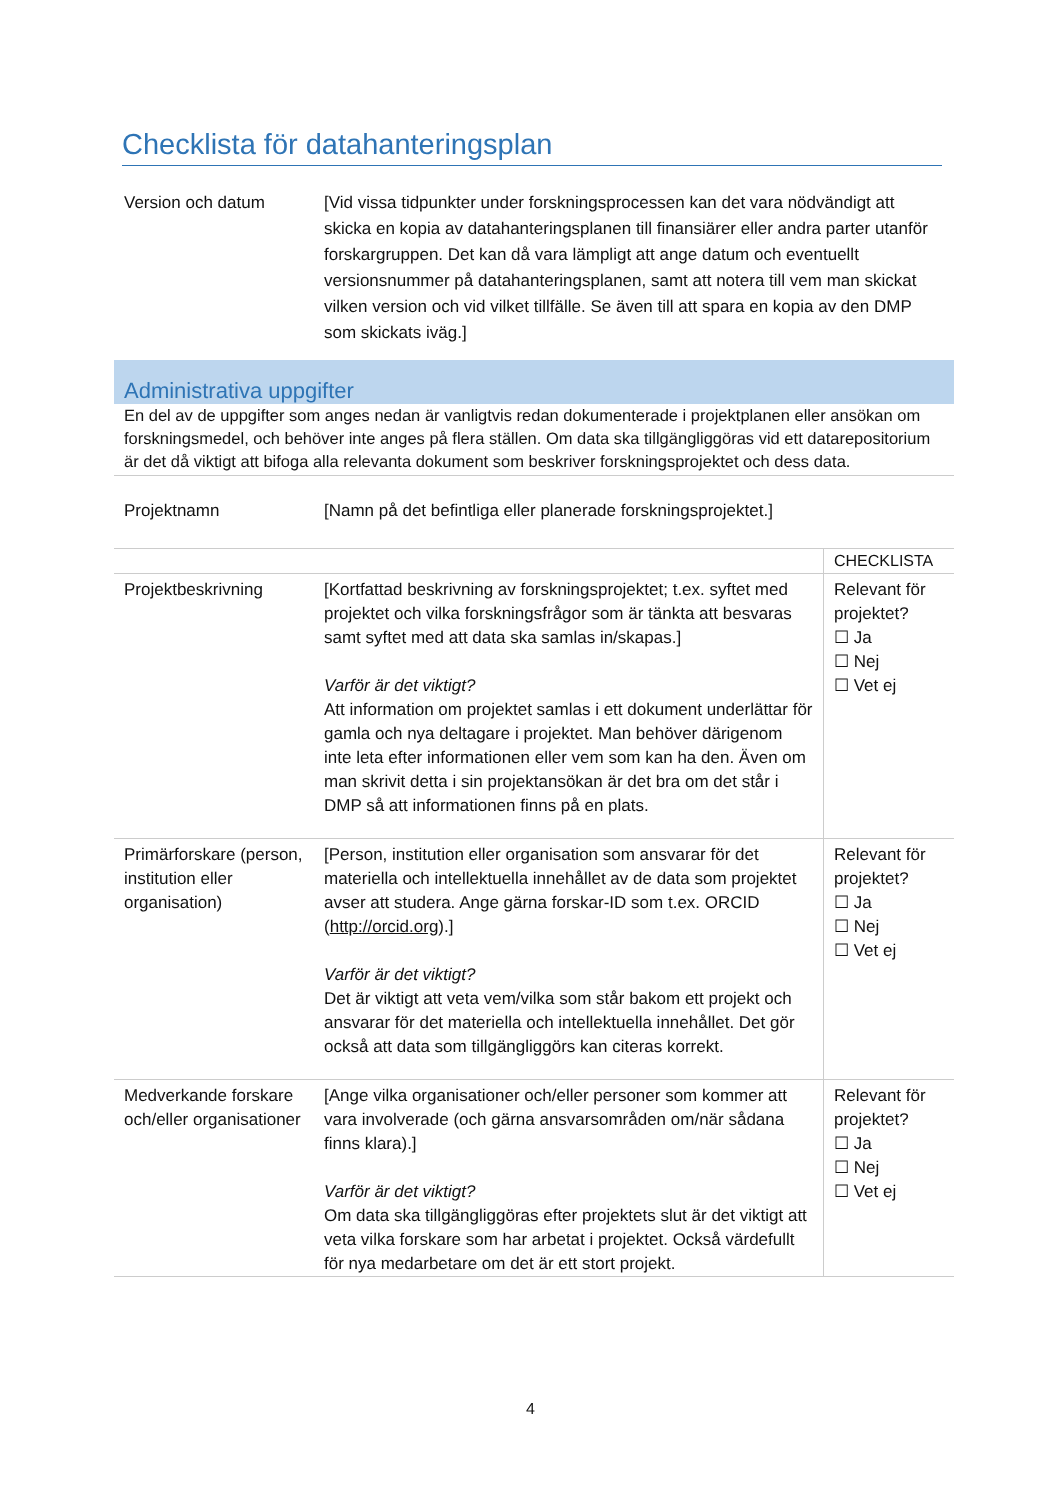Checklista för datahanteringsplan
| Version och datum | [Vid vissa tidpunkter under forskningsprocessen kan det vara nödvändigt att skicka en kopia av datahanteringsplanen till finansiärer eller andra parter utanför forskargruppen. Det kan då vara lämpligt att ange datum och eventuellt versionsnummer på datahanteringsplanen, samt att notera till vem man skickat vilken version och vid vilket tillfälle. Se även till att spara en kopia av den DMP som skickats iväg.] |
Administrativa uppgifter
En del av de uppgifter som anges nedan är vanligtvis redan dokumenterade i projektplanen eller ansökan om forskningsmedel, och behöver inte anges på flera ställen. Om data ska tillgängliggöras vid ett datarepositorium är det då viktigt att bifoga alla relevanta dokument som beskriver forskningsprojektet och dess data.
| Projektnamn | [Namn på det befintliga eller planerade forskningsprojektet.] |
| | | CHECKLISTA |
| Projektbeskrivning | [Kortfattad beskrivning av forskningsprojektet; t.ex. syftet med projektet och vilka forskningsfrågor som är tänkta att besvaras samt syftet med att data ska samlas in/skapas.] Varför är det viktigt? Att information om projektet samlas i ett dokument underlättar för gamla och nya deltagare i projektet. Man behöver därigenom inte leta efter informationen eller vem som kan ha den. Även om man skrivit detta i sin projektansökan är det bra om det står i DMP så att informationen finns på en plats. | Relevant för projektet? ☐ Ja ☐ Nej ☐ Vet ej |
| Primärforskare (person, institution eller organisation) | [Person, institution eller organisation som ansvarar för det materiella och intellektuella innehållet av de data som projektet avser att studera. Ange gärna forskar-ID som t.ex. ORCID ( http://orcid.org ).] Varför är det viktigt? Det är viktigt att veta vem/vilka som står bakom ett projekt och ansvarar för det materiella och intellektuella innehållet. Det gör också att data som tillgängliggörs kan citeras korrekt. | Relevant för projektet? ☐ Ja ☐ Nej ☐ Vet ej |
| Medverkande forskare och/eller organisationer | [Ange vilka organisationer och/eller personer som kommer att vara involverade (och gärna ansvarsområden om/när sådana finns klara).] Varför är det viktigt? Om data ska tillgängliggöras efter projektets slut är det viktigt att veta vilka forskare som har arbetat i projektet. Också värdefullt för nya medarbetare om det är ett stort projekt. | Relevant för projektet? ☐ Ja ☐ Nej ☐ Vet ej |
4